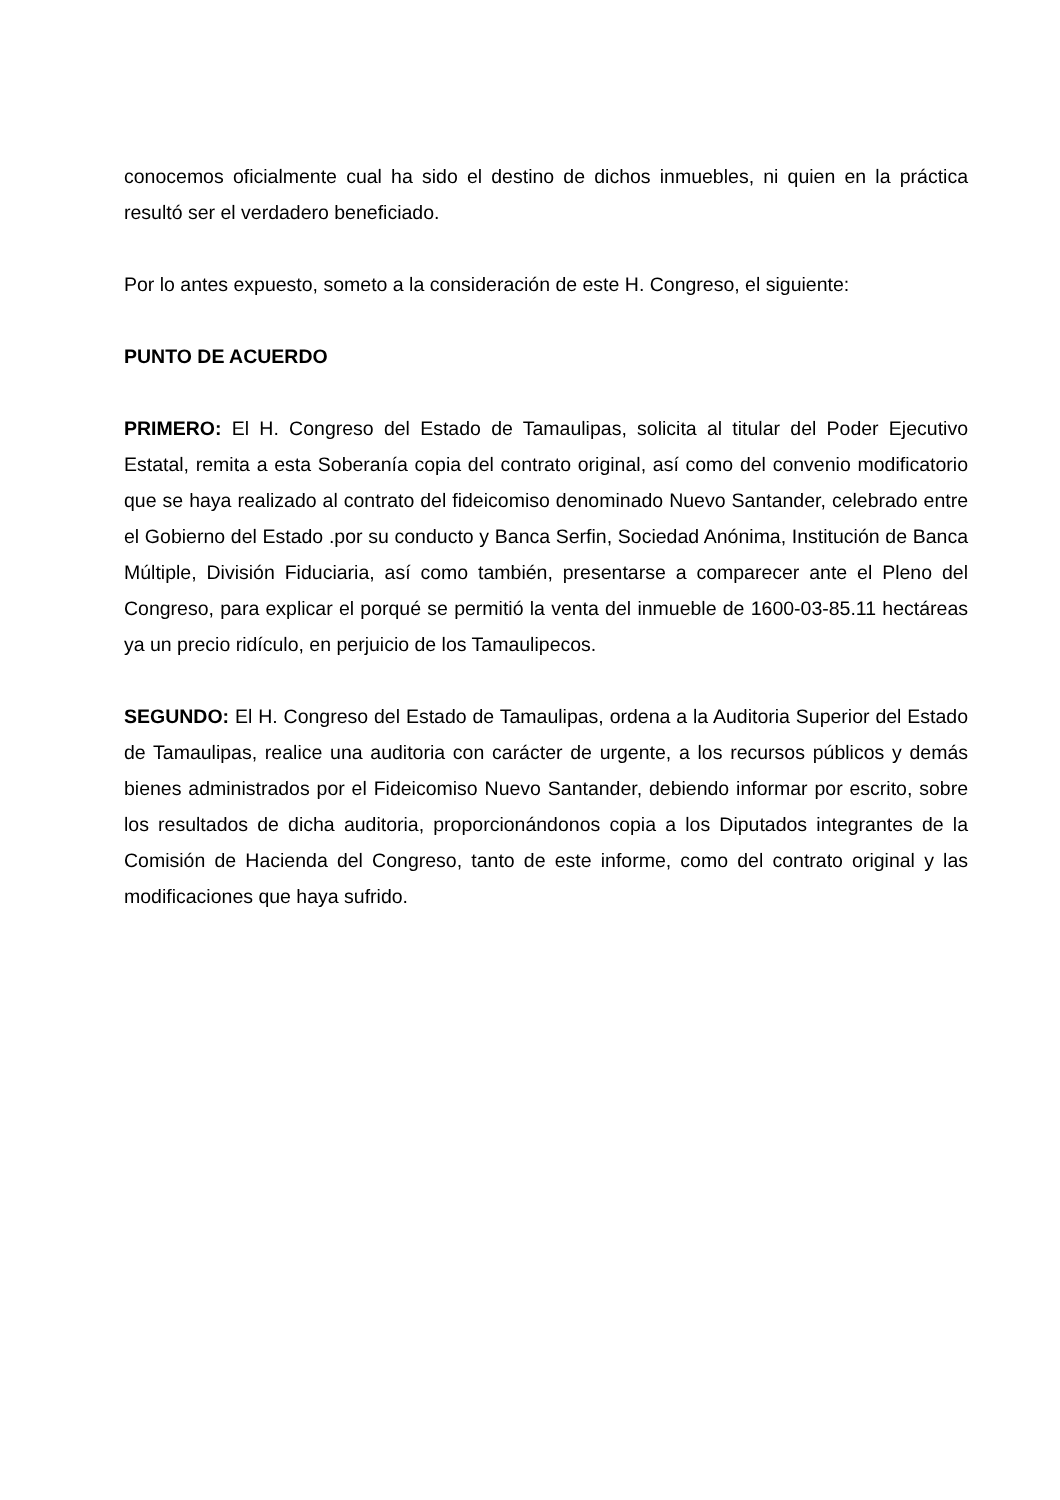conocemos oficialmente cual ha sido el destino de dichos inmuebles, ni quien en la práctica resultó ser el verdadero beneficiado.
Por lo antes expuesto, someto a la consideración de este H. Congreso, el siguiente:
PUNTO DE ACUERDO
PRIMERO: El H. Congreso del Estado de Tamaulipas, solicita al titular del Poder Ejecutivo Estatal, remita a esta Soberanía copia del contrato original, así como del convenio modificatorio que se haya realizado al contrato del fideicomiso denominado Nuevo Santander, celebrado entre el Gobierno del Estado .por su conducto y Banca Serfin, Sociedad Anónima, Institución de Banca Múltiple, División Fiduciaria, así como también, presentarse a comparecer ante el Pleno del Congreso, para explicar el porqué se permitió la venta del inmueble de 1600-03-85.11 hectáreas ya un precio ridículo, en perjuicio de los Tamaulipecos.
SEGUNDO: El H. Congreso del Estado de Tamaulipas, ordena a la Auditoria Superior del Estado de Tamaulipas, realice una auditoria con carácter de urgente, a los recursos públicos y demás bienes administrados por el Fideicomiso Nuevo Santander, debiendo informar por escrito, sobre los resultados de dicha auditoria, proporcionándonos copia a los Diputados integrantes de la Comisión de Hacienda del Congreso, tanto de este informe, como del contrato original y las modificaciones que haya sufrido.